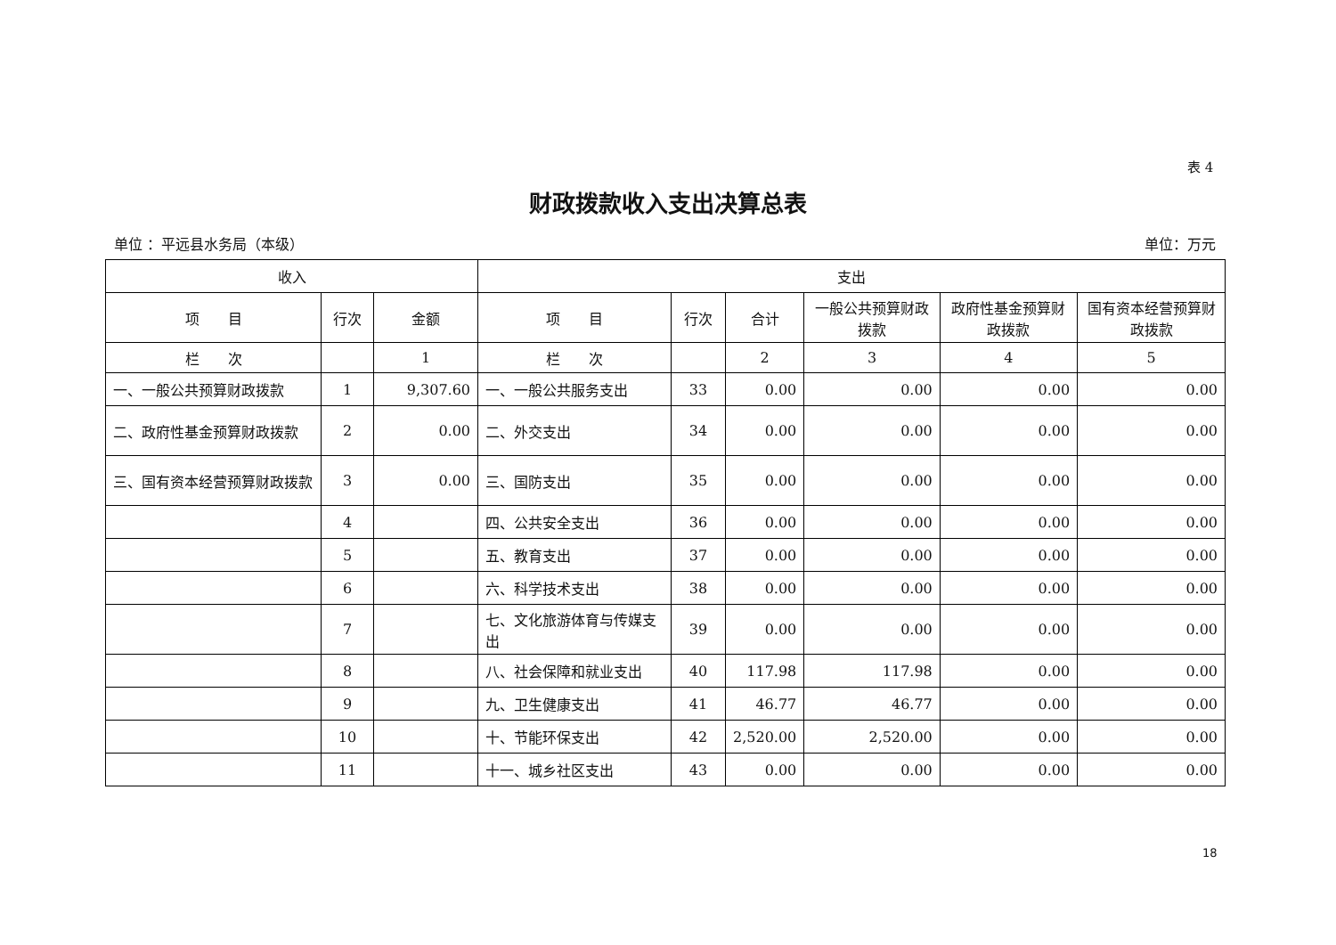表 4
财政拨款收入支出决算总表
单位 ：平远县水务局（本级） 单位：万元
| 收入 | | | 支出 | | | | | |
| --- | --- | --- | --- | --- | --- | --- | --- | --- |
| 项 目 | 行次 | 金额 | 项 目 | 行次 | 合计 | 一般公共预算财政拨款 | 政府性基金预算财政拨款 | 国有资本经营预算财政拨款 |
| 栏 次 | | 1 | 栏 次 | | 2 | 3 | 4 | 5 |
| 一、一般公共预算财政拨款 | 1 | 9,307.60 | 一、一般公共服务支出 | 33 | 0.00 | 0.00 | 0.00 | 0.00 |
| 二、政府性基金预算财政拨款 | 2 | 0.00 | 二、外交支出 | 34 | 0.00 | 0.00 | 0.00 | 0.00 |
| 三、国有资本经营预算财政拨款 | 3 | 0.00 | 三、国防支出 | 35 | 0.00 | 0.00 | 0.00 | 0.00 |
| | 4 | | 四、公共安全支出 | 36 | 0.00 | 0.00 | 0.00 | 0.00 |
| | 5 | | 五、教育支出 | 37 | 0.00 | 0.00 | 0.00 | 0.00 |
| | 6 | | 六、科学技术支出 | 38 | 0.00 | 0.00 | 0.00 | 0.00 |
| | 7 | | 七、文化旅游体育与传媒支出 | 39 | 0.00 | 0.00 | 0.00 | 0.00 |
| | 8 | | 八、社会保障和就业支出 | 40 | 117.98 | 117.98 | 0.00 | 0.00 |
| | 9 | | 九、卫生健康支出 | 41 | 46.77 | 46.77 | 0.00 | 0.00 |
| | 10 | | 十、节能环保支出 | 42 | 2,520.00 | 2,520.00 | 0.00 | 0.00 |
| | 11 | | 十一、城乡社区支出 | 43 | 0.00 | 0.00 | 0.00 | 0.00 |
18